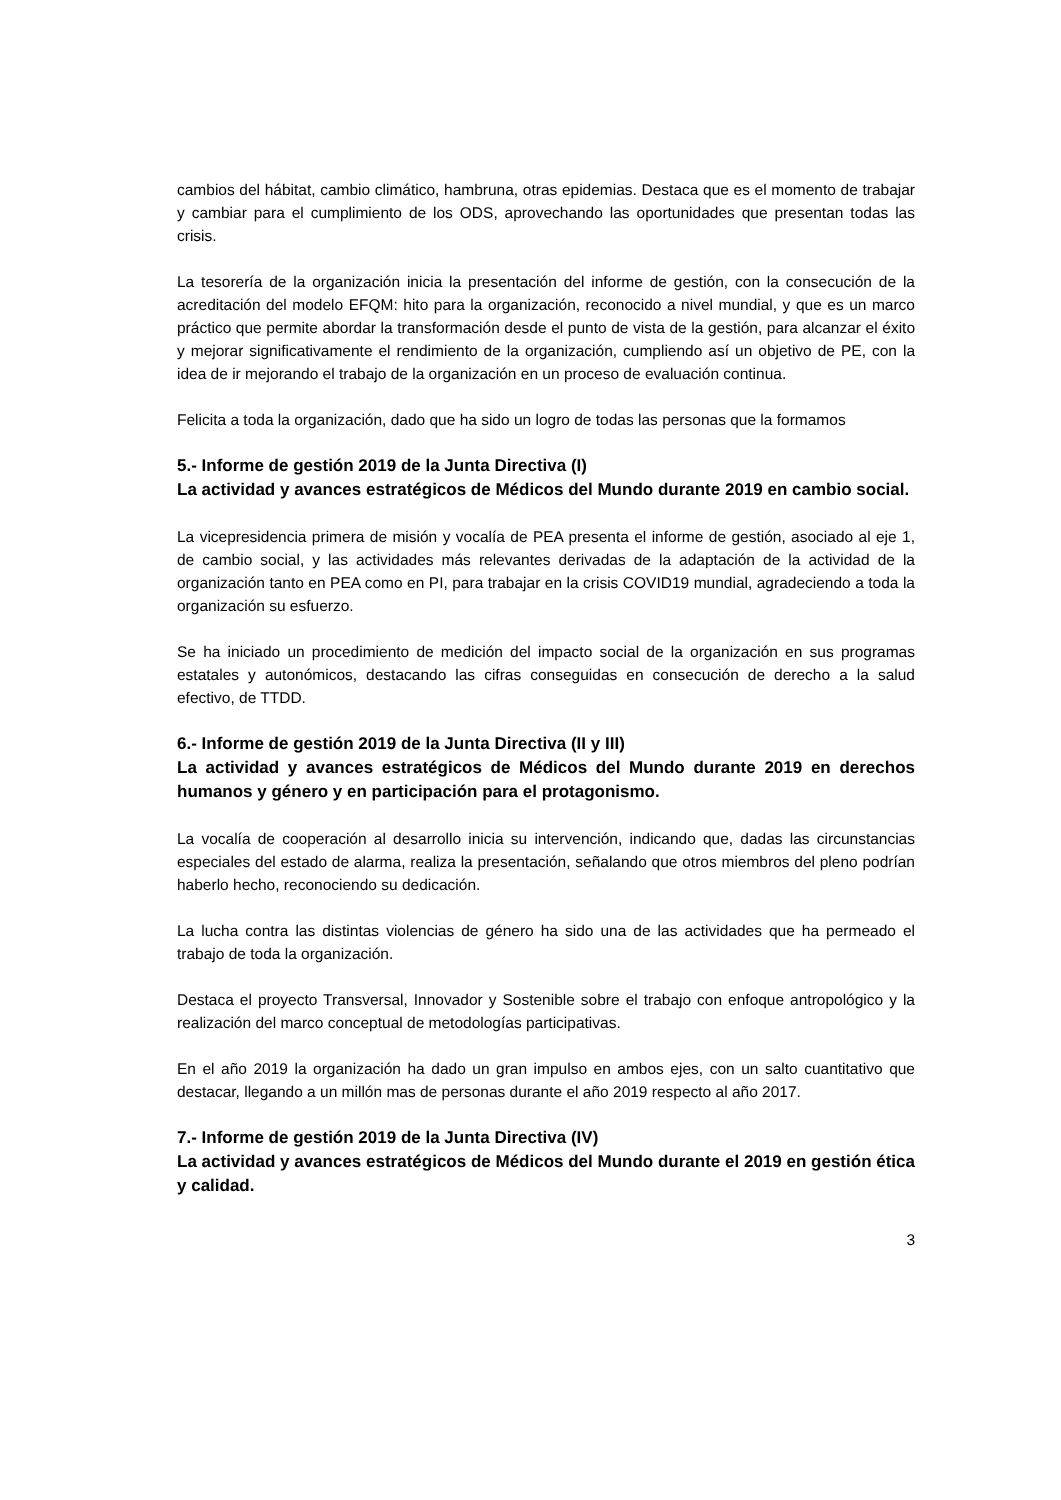cambios del hábitat, cambio climático, hambruna, otras epidemias. Destaca que es el momento de trabajar y cambiar para el cumplimiento de los ODS, aprovechando las oportunidades que presentan todas las crisis.
La tesorería de la organización inicia la presentación del informe de gestión, con la consecución de la acreditación del modelo EFQM: hito para la organización, reconocido a nivel mundial, y que es un marco práctico que permite abordar la transformación desde el punto de vista de la gestión, para alcanzar el éxito y mejorar significativamente el rendimiento de la organización, cumpliendo así un objetivo de PE, con la idea de ir mejorando el trabajo de la organización en un proceso de evaluación continua.
Felicita a toda la organización, dado que ha sido un logro de todas las personas que la formamos
5.- Informe de gestión 2019 de la Junta Directiva (I)
La actividad y avances estratégicos de Médicos del Mundo durante 2019 en cambio social.
La vicepresidencia primera de misión y vocalía de PEA presenta el informe de gestión, asociado al eje 1, de cambio social, y las actividades más relevantes derivadas de la adaptación de la actividad de la organización tanto en PEA como en PI, para trabajar en la crisis COVID19 mundial, agradeciendo a toda la organización su esfuerzo.
Se ha iniciado un procedimiento de medición del impacto social de la organización en sus programas estatales y autonómicos, destacando las cifras conseguidas en consecución de derecho a la salud efectivo, de TTDD.
6.- Informe de gestión 2019 de la Junta Directiva (II y III)
La actividad y avances estratégicos de Médicos del Mundo durante 2019 en derechos humanos y género y en participación para el protagonismo.
La vocalía de cooperación al desarrollo inicia su intervención, indicando que, dadas las circunstancias especiales del estado de alarma, realiza la presentación, señalando que otros miembros del pleno podrían haberlo hecho, reconociendo su dedicación.
La lucha contra las distintas violencias de género ha sido una de las actividades que ha permeado el trabajo de toda la organización.
Destaca el proyecto Transversal, Innovador y Sostenible sobre el trabajo con enfoque antropológico y la realización del marco conceptual de metodologías participativas.
En el año 2019 la organización ha dado un gran impulso en ambos ejes, con un salto cuantitativo que destacar, llegando a un millón mas de personas durante el año 2019 respecto al año 2017.
7.- Informe de gestión 2019 de la Junta Directiva (IV)
La actividad y avances estratégicos de Médicos del Mundo durante el 2019 en gestión ética y calidad.
3